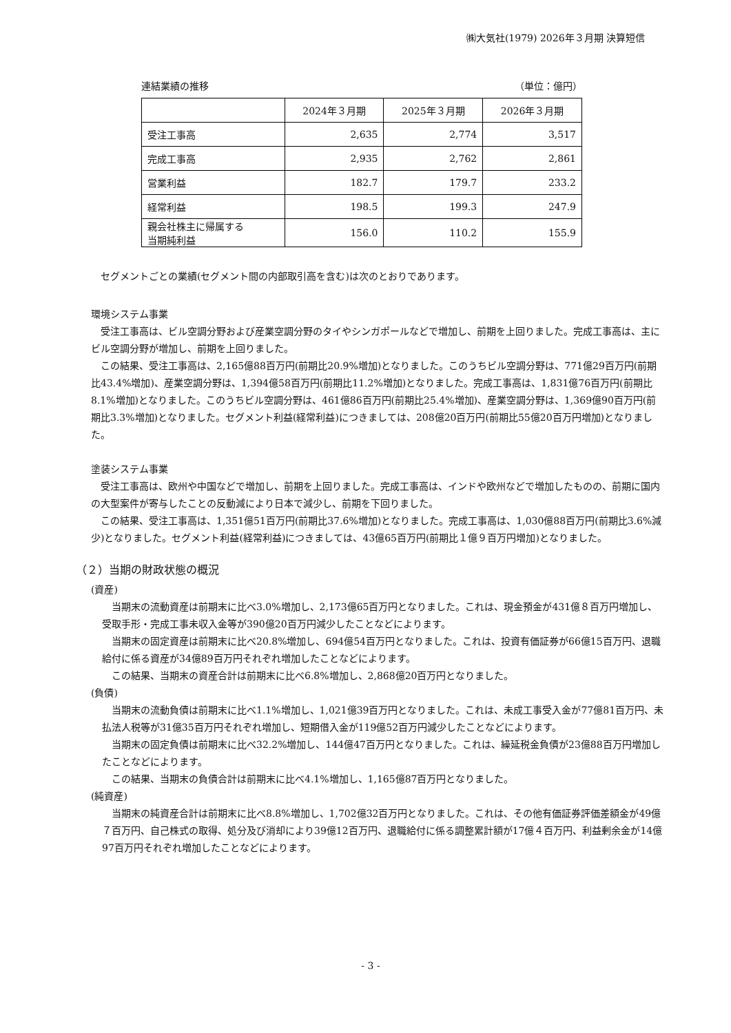㈱大気社(1979) 2026年３月期 決算短信
連結業績の推移 （単位：億円）
| | 2024年３月期 | 2025年３月期 | 2026年３月期 |
| --- | --- | --- | --- |
| 受注工事高 | 2,635 | 2,774 | 3,517 |
| 完成工事高 | 2,935 | 2,762 | 2,861 |
| 営業利益 | 182.7 | 179.7 | 233.2 |
| 経常利益 | 198.5 | 199.3 | 247.9 |
| 親会社株主に帰属する 当期純利益 | 156.0 | 110.2 | 155.9 |
セグメントごとの業績(セグメント間の内部取引高を含む)は次のとおりであります。
環境システム事業
受注工事高は、ビル空調分野および産業空調分野のタイやシンガポールなどで増加し、前期を上回りました。完成工事高は、主にビル空調分野が増加し、前期を上回りました。
この結果、受注工事高は、2,165億88百万円(前期比20.9%増加)となりました。このうちビル空調分野は、771億29百万円(前期比43.4%増加)、産業空調分野は、1,394億58百万円(前期比11.2%増加)となりました。完成工事高は、1,831億76百万円(前期比8.1%増加)となりました。このうちビル空調分野は、461億86百万円(前期比25.4%増加)、産業空調分野は、1,369億90百万円(前期比3.3%増加)となりました。セグメント利益(経常利益)につきましては、208億20百万円(前期比55億20百万円増加)となりました。
塗装システム事業
受注工事高は、欧州や中国などで増加し、前期を上回りました。完成工事高は、インドや欧州などで増加したものの、前期に国内の大型案件が寄与したことの反動減により日本で減少し、前期を下回りました。
この結果、受注工事高は、1,351億51百万円(前期比37.6%増加)となりました。完成工事高は、1,030億88百万円(前期比3.6%減少)となりました。セグメント利益(経常利益)につきましては、43億65百万円(前期比１億９百万円増加)となりました。
（２）当期の財政状態の概況
(資産)
当期末の流動資産は前期末に比べ3.0%増加し、2,173億65百万円となりました。これは、現金預金が431億８百万円増加し、受取手形・完成工事未収入金等が390億20百万円減少したことなどによります。
当期末の固定資産は前期末に比べ20.8%増加し、694億54百万円となりました。これは、投資有価証券が66億15百万円、退職給付に係る資産が34億89百万円それぞれ増加したことなどによります。
この結果、当期末の資産合計は前期末に比べ6.8%増加し、2,868億20百万円となりました。
(負債)
当期末の流動負債は前期末に比べ1.1%増加し、1,021億39百万円となりました。これは、未成工事受入金が77億81百万円、未払法人税等が31億35百万円それぞれ増加し、短期借入金が119億52百万円減少したことなどによります。
当期末の固定負債は前期末に比べ32.2%増加し、144億47百万円となりました。これは、繰延税金負債が23億88百万円増加したことなどによります。
この結果、当期末の負債合計は前期末に比べ4.1%増加し、1,165億87百万円となりました。
(純資産)
当期末の純資産合計は前期末に比べ8.8%増加し、1,702億32百万円となりました。これは、その他有価証券評価差額金が49億７百万円、自己株式の取得、処分及び消却により39億12百万円、退職給付に係る調整累計額が17億４百万円、利益剰余金が14億97百万円それぞれ増加したことなどによります。
- 3 -